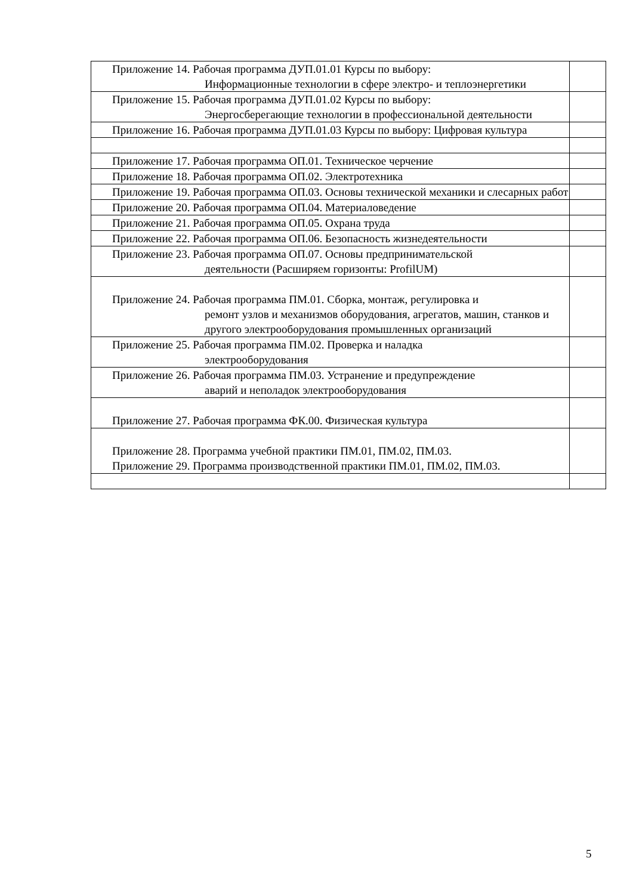| Приложение 14. Рабочая программа ДУП.01.01 Курсы по выбору: Информационные технологии в сфере электро- и теплоэнергетики | |
| Приложение 15. Рабочая программа ДУП.01.02 Курсы по выбору: Энергосберегающие технологии в профессиональной деятельности | |
| Приложение 16. Рабочая программа ДУП.01.03 Курсы по выбору: Цифровая культура | |
| Приложение 17. Рабочая программа ОП.01. Техническое черчение | |
| Приложение 18. Рабочая программа ОП.02. Электротехника | |
| Приложение 19. Рабочая программа ОП.03. Основы технической механики и слесарных работ | |
| Приложение 20. Рабочая программа ОП.04. Материаловедение | |
| Приложение 21. Рабочая программа ОП.05. Охрана труда | |
| Приложение 22. Рабочая программа ОП.06. Безопасность жизнедеятельности | |
| Приложение 23. Рабочая программа ОП.07. Основы предпринимательской деятельности (Расширяем горизонты: ProfilUM) | |
| Приложение 24. Рабочая программа ПМ.01. Сборка, монтаж, регулировка и ремонт узлов и механизмов оборудования, агрегатов, машин, станков и другого электрооборудования промышленных организаций | |
| Приложение 25. Рабочая программа ПМ.02. Проверка и наладка электрооборудования | |
| Приложение 26. Рабочая программа ПМ.03. Устранение и предупреждение аварий и неполадок электрооборудования | |
| Приложение 27. Рабочая программа ФК.00. Физическая культура | |
| Приложение 28. Программа учебной практики ПМ.01, ПМ.02, ПМ.03. Приложение 29. Программа производственной практики ПМ.01, ПМ.02, ПМ.03. | |
5